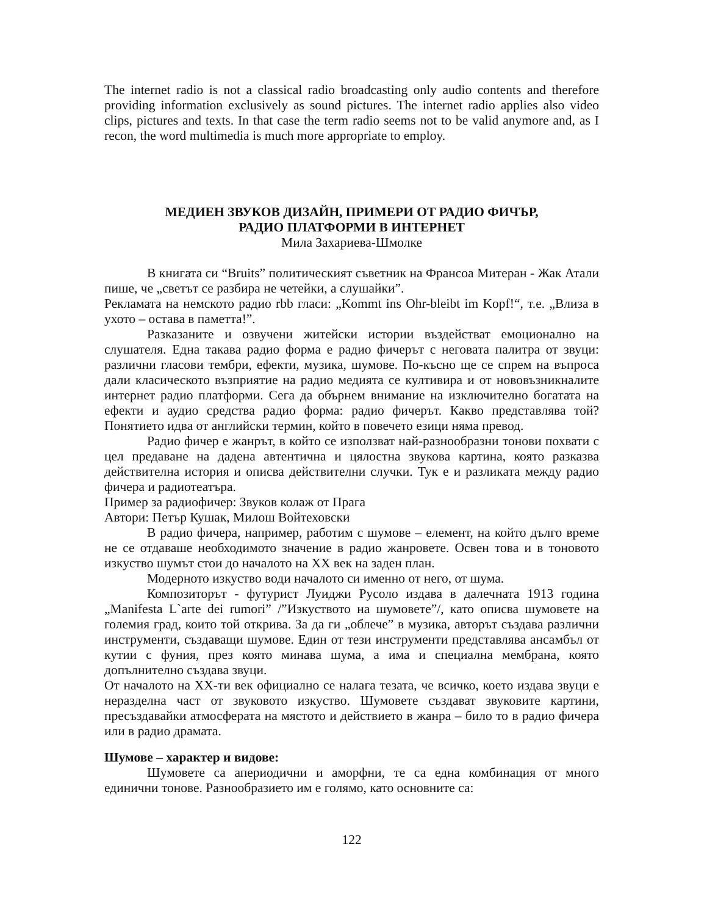The internet radio is not a classical radio broadcasting only audio contents and therefore providing information exclusively as sound pictures. The internet radio applies also video clips, pictures and texts. In that case the term radio seems not to be valid anymore and, as I recon, the word multimedia is much more appropriate to employ.
МЕДИЕН ЗВУКОВ ДИЗАЙН, ПРИМЕРИ ОТ РАДИО ФИЧЪР,
РАДИО ПЛАТФОРМИ В ИНТЕРНЕТ
Мила Захариева-Шмолке
В книгата си “Bruits” политическият съветник на Франсоа Митеран - Жак Атали пише, че „светът се разбира не четейки, а слушайки”.
Рекламата на немското радио rbb гласи: „Kommt ins Ohr-bleibt im Kopf!“, т.е. „Влиза в ухото – остава в паметта!”.
Разказаните и озвучени житейски истории въздействат емоционално на слушателя. Една такава радио форма е радио фичерът с неговата палитра от звуци: различни гласови тембри, ефекти, музика, шумове. По-късно ще се спрем на въпроса дали класическото възприятие на радио медията се култивира и от нововъзникналите интернет радио платформи. Сега да обърнем внимание на изключително богатата на ефекти и аудио средства радио форма: радио фичерът. Какво представлява той? Понятието идва от английски термин, който в повечето езици няма превод.
Радио фичер е жанрът, в който се използват най-разнообразни тонови похвати с цел предаване на дадена автентична и цялостна звукова картина, която разказва действителна история и описва действителни случки. Тук е и разликата между радио фичера и радиотеатъра.
Пример за радиофичер: Звуков колаж от Прага
Автори: Петър Кушак, Милош Войтеховски
В радио фичера, например, работим с шумове – елемент, на който дълго време не се отдаваше необходимото значение в радио жанровете. Освен това и в тоновото изкуство шумът стои до началото на XX век на заден план.
Модерното изкуство води началото си именно от него, от шума.
Композиторът - футурист Луиджи Русоло издава в далечната 1913 година „Manifesta L`arte dei rumori” /”Изкуството на шумовете”/, като описва шумовете на големия град, които той открива. За да ги „облече” в музика, авторът създава различни инструменти, създаващи шумове. Един от тези инструменти представлява ансамбъл от кутии с фуния, през която минава шума, а има и специална мембрана, която допълнително създава звуци.
От началото на XX-ти век официално се налага тезата, че всичко, което издава звуци е неразделна част от звуковото изкуство. Шумовете създават звуковите картини, пресъздавайки атмосферата на мястото и действието в жанра – било то в радио фичера или в радио драмата.
Шумове – характер и видове:
Шумовете са апериодични и аморфни, те са една комбинация от много единични тонове. Разнообразието им е голямо, като основните са:
122